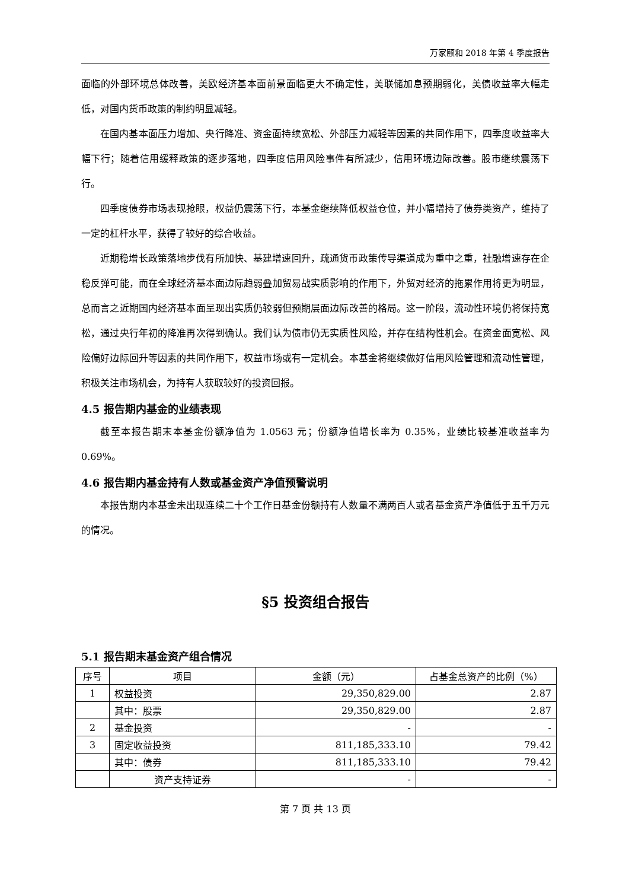万家颐和 2018 年第 4 季度报告
面临的外部环境总体改善，美欧经济基本面前景面临更大不确定性，美联储加息预期弱化，美债收益率大幅走低，对国内货币政策的制约明显减轻。
在国内基本面压力增加、央行降准、资金面持续宽松、外部压力减轻等因素的共同作用下，四季度收益率大幅下行；随着信用缓释政策的逐步落地，四季度信用风险事件有所减少，信用环境边际改善。股市继续震荡下行。
四季度债券市场表现抢眼，权益仍震荡下行，本基金继续降低权益仓位，并小幅增持了债券类资产，维持了一定的杠杆水平，获得了较好的综合收益。
近期稳增长政策落地步伐有所加快、基建增速回升，疏通货币政策传导渠道成为重中之重，社融增速存在企稳反弹可能，而在全球经济基本面边际趋弱叠加贸易战实质影响的作用下，外贸对经济的拖累作用将更为明显，总而言之近期国内经济基本面呈现出实质仍较弱但预期层面边际改善的格局。这一阶段，流动性环境仍将保持宽松，通过央行年初的降准再次得到确认。我们认为债市仍无实质性风险，并存在结构性机会。在资金面宽松、风险偏好边际回升等因素的共同作用下，权益市场或有一定机会。本基金将继续做好信用风险管理和流动性管理，积极关注市场机会，为持有人获取较好的投资回报。
4.5 报告期内基金的业绩表现
截至本报告期末本基金份额净值为 1.0563 元；份额净值增长率为 0.35%，业绩比较基准收益率为 0.69%。
4.6 报告期内基金持有人数或基金资产净值预警说明
本报告期内本基金未出现连续二十个工作日基金份额持有人数量不满两百人或者基金资产净值低于五千万元的情况。
§5 投资组合报告
5.1 报告期末基金资产组合情况
| 序号 | 项目 | 金额（元） | 占基金总资产的比例（%） |
| --- | --- | --- | --- |
| 1 | 权益投资 | 29,350,829.00 | 2.87 |
| | 其中：股票 | 29,350,829.00 | 2.87 |
| 2 | 基金投资 | - | - |
| 3 | 固定收益投资 | 811,185,333.10 | 79.42 |
| | 其中：债券 | 811,185,333.10 | 79.42 |
| | 资产支持证券 | - | - |
第 7 页 共 13 页